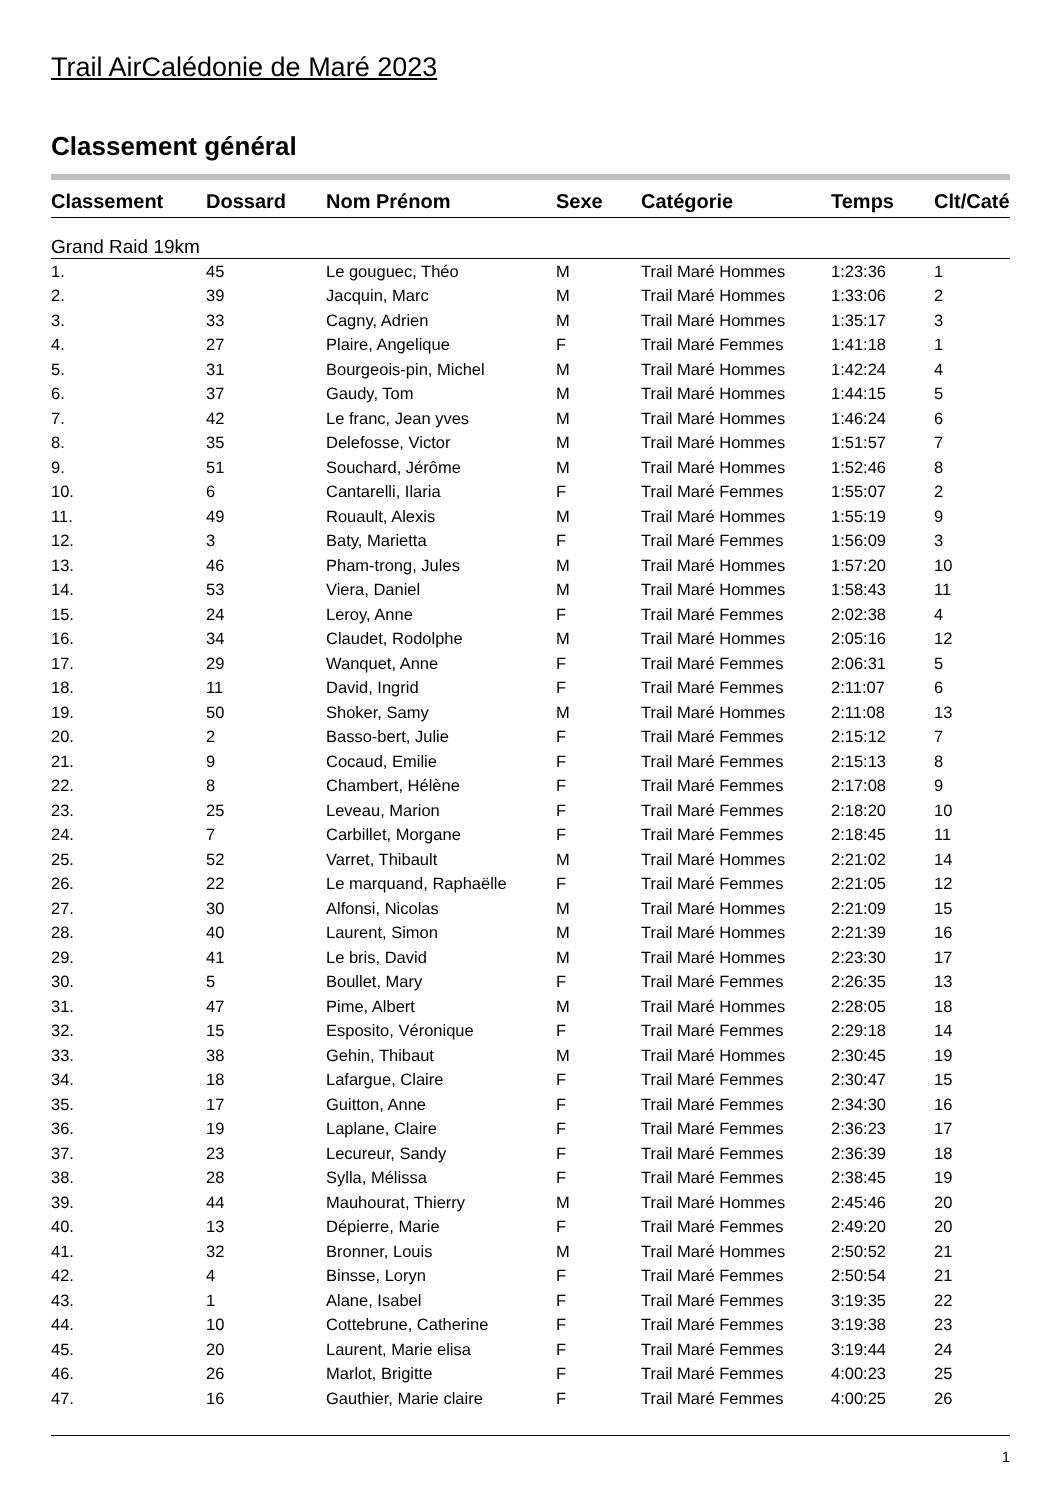Trail AirCalédonie de Maré 2023
Classement général
| Classement | Dossard | Nom Prénom | Sexe | Catégorie | Temps | Clt/Caté |
| --- | --- | --- | --- | --- | --- | --- |
| Grand Raid 19km | | | | | | |
| 1. | 45 | Le gouguec, Théo | M | Trail Maré Hommes | 1:23:36 | 1 |
| 2. | 39 | Jacquin, Marc | M | Trail Maré Hommes | 1:33:06 | 2 |
| 3. | 33 | Cagny, Adrien | M | Trail Maré Hommes | 1:35:17 | 3 |
| 4. | 27 | Plaire, Angelique | F | Trail Maré Femmes | 1:41:18 | 1 |
| 5. | 31 | Bourgeois-pin, Michel | M | Trail Maré Hommes | 1:42:24 | 4 |
| 6. | 37 | Gaudy, Tom | M | Trail Maré Hommes | 1:44:15 | 5 |
| 7. | 42 | Le franc, Jean yves | M | Trail Maré Hommes | 1:46:24 | 6 |
| 8. | 35 | Delefosse, Victor | M | Trail Maré Hommes | 1:51:57 | 7 |
| 9. | 51 | Souchard, Jérôme | M | Trail Maré Hommes | 1:52:46 | 8 |
| 10. | 6 | Cantarelli, Ilaria | F | Trail Maré Femmes | 1:55:07 | 2 |
| 11. | 49 | Rouault, Alexis | M | Trail Maré Hommes | 1:55:19 | 9 |
| 12. | 3 | Baty, Marietta | F | Trail Maré Femmes | 1:56:09 | 3 |
| 13. | 46 | Pham-trong, Jules | M | Trail Maré Hommes | 1:57:20 | 10 |
| 14. | 53 | Viera, Daniel | M | Trail Maré Hommes | 1:58:43 | 11 |
| 15. | 24 | Leroy, Anne | F | Trail Maré Femmes | 2:02:38 | 4 |
| 16. | 34 | Claudet, Rodolphe | M | Trail Maré Hommes | 2:05:16 | 12 |
| 17. | 29 | Wanquet, Anne | F | Trail Maré Femmes | 2:06:31 | 5 |
| 18. | 11 | David, Ingrid | F | Trail Maré Femmes | 2:11:07 | 6 |
| 19. | 50 | Shoker, Samy | M | Trail Maré Hommes | 2:11:08 | 13 |
| 20. | 2 | Basso-bert, Julie | F | Trail Maré Femmes | 2:15:12 | 7 |
| 21. | 9 | Cocaud, Emilie | F | Trail Maré Femmes | 2:15:13 | 8 |
| 22. | 8 | Chambert, Hélène | F | Trail Maré Femmes | 2:17:08 | 9 |
| 23. | 25 | Leveau, Marion | F | Trail Maré Femmes | 2:18:20 | 10 |
| 24. | 7 | Carbillet, Morgane | F | Trail Maré Femmes | 2:18:45 | 11 |
| 25. | 52 | Varret, Thibault | M | Trail Maré Hommes | 2:21:02 | 14 |
| 26. | 22 | Le marquand, Raphaëlle | F | Trail Maré Femmes | 2:21:05 | 12 |
| 27. | 30 | Alfonsi, Nicolas | M | Trail Maré Hommes | 2:21:09 | 15 |
| 28. | 40 | Laurent, Simon | M | Trail Maré Hommes | 2:21:39 | 16 |
| 29. | 41 | Le bris, David | M | Trail Maré Hommes | 2:23:30 | 17 |
| 30. | 5 | Boullet, Mary | F | Trail Maré Femmes | 2:26:35 | 13 |
| 31. | 47 | Pime, Albert | M | Trail Maré Hommes | 2:28:05 | 18 |
| 32. | 15 | Esposito, Véronique | F | Trail Maré Femmes | 2:29:18 | 14 |
| 33. | 38 | Gehin, Thibaut | M | Trail Maré Hommes | 2:30:45 | 19 |
| 34. | 18 | Lafargue, Claire | F | Trail Maré Femmes | 2:30:47 | 15 |
| 35. | 17 | Guitton, Anne | F | Trail Maré Femmes | 2:34:30 | 16 |
| 36. | 19 | Laplane, Claire | F | Trail Maré Femmes | 2:36:23 | 17 |
| 37. | 23 | Lecureur, Sandy | F | Trail Maré Femmes | 2:36:39 | 18 |
| 38. | 28 | Sylla, Mélissa | F | Trail Maré Femmes | 2:38:45 | 19 |
| 39. | 44 | Mauhourat, Thierry | M | Trail Maré Hommes | 2:45:46 | 20 |
| 40. | 13 | Dépierre, Marie | F | Trail Maré Femmes | 2:49:20 | 20 |
| 41. | 32 | Bronner, Louis | M | Trail Maré Hommes | 2:50:52 | 21 |
| 42. | 4 | Binsse, Loryn | F | Trail Maré Femmes | 2:50:54 | 21 |
| 43. | 1 | Alane, Isabel | F | Trail Maré Femmes | 3:19:35 | 22 |
| 44. | 10 | Cottebrune, Catherine | F | Trail Maré Femmes | 3:19:38 | 23 |
| 45. | 20 | Laurent, Marie elisa | F | Trail Maré Femmes | 3:19:44 | 24 |
| 46. | 26 | Marlot, Brigitte | F | Trail Maré Femmes | 4:00:23 | 25 |
| 47. | 16 | Gauthier, Marie claire | F | Trail Maré Femmes | 4:00:25 | 26 |
1